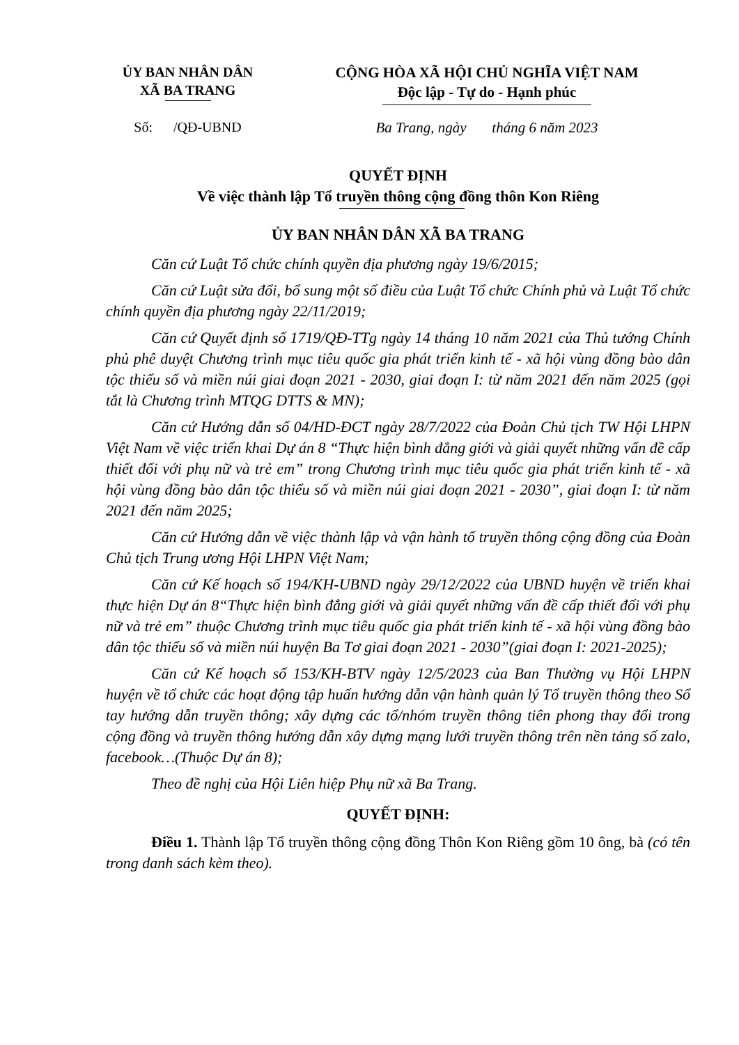ỦY BAN NHÂN DÂN
XÃ BA TRANG
CỘNG HÒA XÃ HỘI CHỦ NGHĨA VIỆT NAM
Độc lập - Tự do - Hạnh phúc
Số: /QĐ-UBND
Ba Trang, ngày tháng 6 năm 2023
QUYẾT ĐỊNH
Về việc thành lập Tổ truyền thông cộng đồng thôn Kon Riêng
ỦY BAN NHÂN DÂN XÃ BA TRANG
Căn cứ Luật Tổ chức chính quyền địa phương ngày 19/6/2015;
Căn cứ Luật sửa đổi, bổ sung một số điều của Luật Tổ chức Chính phủ và Luật Tổ chức chính quyền địa phương ngày 22/11/2019;
Căn cứ Quyết định số 1719/QĐ-TTg ngày 14 tháng 10 năm 2021 của Thủ tướng Chính phủ phê duyệt Chương trình mục tiêu quốc gia phát triển kinh tế - xã hội vùng đồng bào dân tộc thiểu số và miền núi giai đoạn 2021 - 2030, giai đoạn I: từ năm 2021 đến năm 2025 (gọi tắt là Chương trình MTQG DTTS & MN);
Căn cứ Hướng dẫn số 04/HD-ĐCT ngày 28/7/2022 của Đoàn Chủ tịch TW Hội LHPN Việt Nam về việc triển khai Dự án 8 “Thực hiện bình đẳng giới và giải quyết những vấn đề cấp thiết đối với phụ nữ và trẻ em” trong Chương trình mục tiêu quốc gia phát triển kinh tế - xã hội vùng đồng bào dân tộc thiểu số và miền núi giai đoạn 2021 - 2030”, giai đoạn I: từ năm 2021 đến năm 2025;
Căn cứ Hướng dẫn về việc thành lập và vận hành tổ truyền thông cộng đồng của Đoàn Chủ tịch Trung ương Hội LHPN Việt Nam;
Căn cứ Kế hoạch số 194/KH-UBND ngày 29/12/2022 của UBND huyện về triển khai thực hiện Dự án 8“Thực hiện bình đẳng giới và giải quyết những vấn đề cấp thiết đối với phụ nữ và trẻ em” thuộc Chương trình mục tiêu quốc gia phát triển kinh tế - xã hội vùng đồng bào dân tộc thiểu số và miền núi huyện Ba Tơ giai đoạn 2021 - 2030”(giai đoạn I: 2021-2025);
Căn cứ Kế hoạch số 153/KH-BTV ngày 12/5/2023 của Ban Thường vụ Hội LHPN huyện về tổ chức các hoạt động tập huấn hướng dẫn vận hành quản lý Tổ truyền thông theo Sổ tay hướng dẫn truyền thông; xây dựng các tổ/nhóm truyền thông tiên phong thay đổi trong cộng đồng và truyền thông hướng dẫn xây dựng mạng lưới truyền thông trên nền tảng số zalo, facebook…(Thuộc Dự án 8);
Theo đề nghị của Hội Liên hiệp Phụ nữ xã Ba Trang.
QUYẾT ĐỊNH:
Điều 1. Thành lập Tổ truyền thông cộng đồng Thôn Kon Riêng gồm 10 ông, bà (có tên trong danh sách kèm theo).